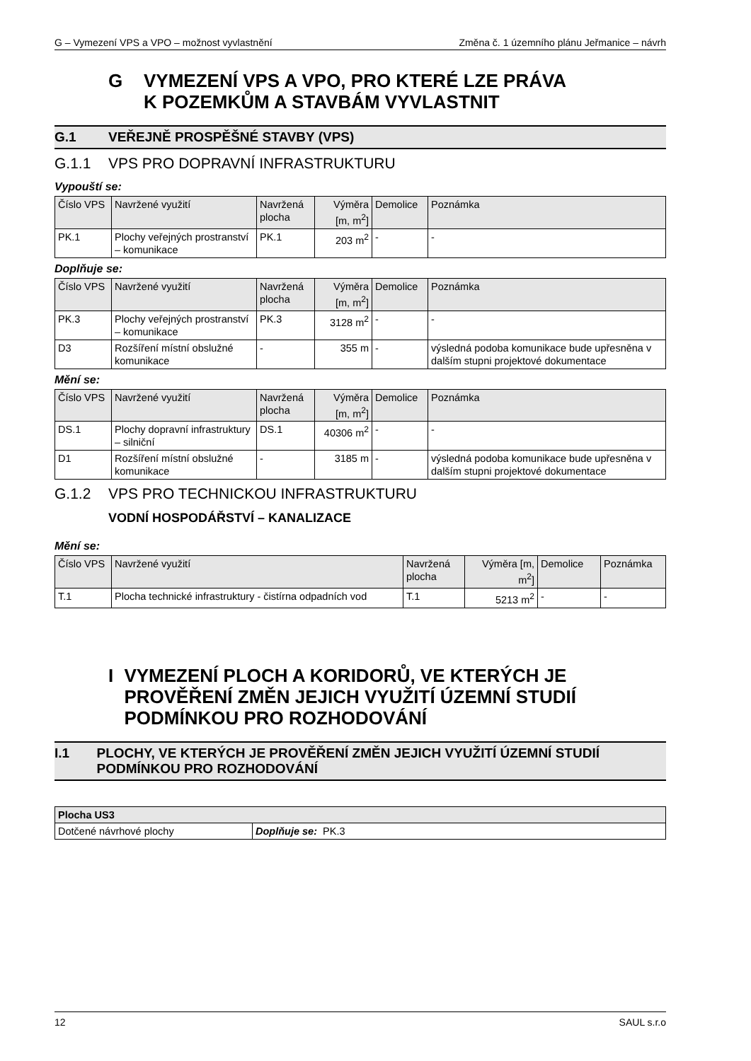G – Vymezení VPS a VPO – možnost vyvlastnění Změna č. 1 územního plánu Jeřmanice – návrh
G VYMEZENÍ VPS A VPO, PRO KTERÉ LZE PRÁVA
K POZEMKŮM A STAVBÁM VYVLASTNIT
G.1 VEŘEJNĚ PROSPĚŠNÉ STAVBY (VPS)
G.1.1 VPS PRO DOPRAVNÍ INFRASTRUKTURU
Vypouští se:
| Číslo VPS | Navržené využití | Navržená plocha | Výměra [m, m<sup>2</sup>] | Demolice | Poznámka |
| --- | --- | --- | --- | --- | --- |
| PK.1 | Plochy veřejných prostranství – komunikace | PK.1 | 203 m<sup>2</sup> | - | - |
Doplňuje se:
| Číslo VPS | Navržené využití | Navržená plocha | Výměra [m, m<sup>2</sup>] | Demolice | Poznámka |
| --- | --- | --- | --- | --- | --- |
| PK.3 | Plochy veřejných prostranství – komunikace | PK.3 | 3128 m<sup>2</sup> | - | - |
| D3 | Rozšíření místní obslužné komunikace | - | 355 m | - | výsledná podoba komunikace bude upřesněna v dalším stupni projektové dokumentace |
Mění se:
| Číslo VPS | Navržené využití | Navržená plocha | Výměra [m, m<sup>2</sup>] | Demolice | Poznámka |
| --- | --- | --- | --- | --- | --- |
| DS.1 | Plochy dopravní infrastruktury – silniční | DS.1 | 40306 m<sup>2</sup> | - | - |
| D1 | Rozšíření místní obslužné komunikace | - | 3185 m | - | výsledná podoba komunikace bude upřesněna v dalším stupni projektové dokumentace |
G.1.2 VPS PRO TECHNICKOU INFRASTRUKTURU
VODNÍ HOSPODÁŘSTVÍ – KANALIZACE
Mění se:
| Číslo VPS | Navržené využití | Navržená plocha | Výměra [m, m<sup>2</sup>] | Demolice | Poznámka |
| --- | --- | --- | --- | --- | --- |
| T.1 | Plocha technické infrastruktury - čistírna odpadních vod | T.1 | 5213 m<sup>2</sup> | - | - |
I VYMEZENÍ PLOCH A KORIDORŮ, VE KTERÝCH JE PROVĚŘENÍ ZMĚN JEJICH VYUŽITÍ ÚZEMNÍ STUDIÍ PODMÍNKOU PRO ROZHODOVÁNÍ
I.1 PLOCHY, VE KTERÝCH JE PROVĚŘENÍ ZMĚN JEJICH VYUŽITÍ ÚZEMNÍ STUDIÍ PODMÍNKOU PRO ROZHODOVÁNÍ
| Plocha US3 | |
| --- | --- |
| Dotčené návrhové plochy | Doplňuje se: PK.3 |
12 SAUL s.r.o